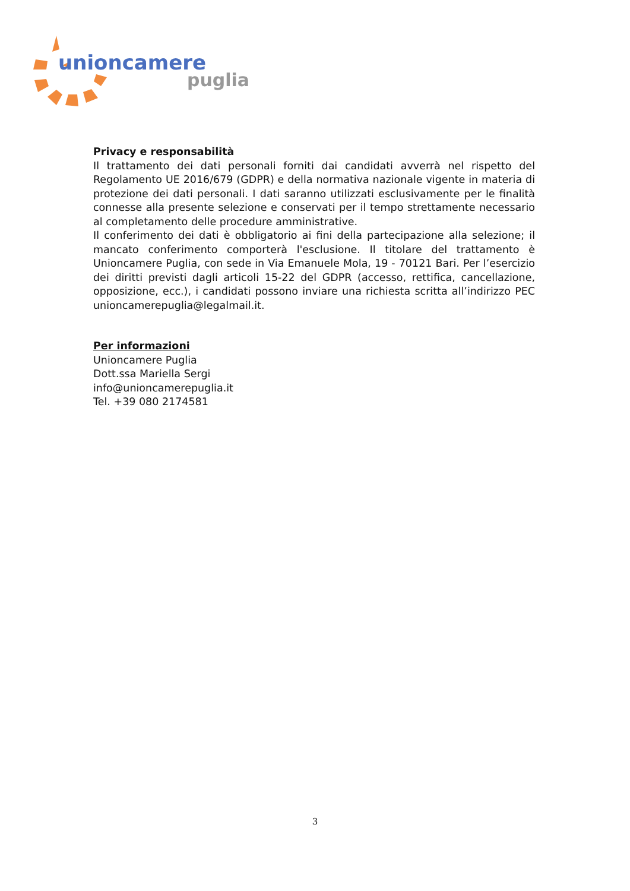unioncamere
puglia
Privacy e responsabilità
Il trattamento dei dati personali forniti dai candidati avverrà nel rispetto del Regolamento UE 2016/679 (GDPR) e della normativa nazionale vigente in materia di protezione dei dati personali. I dati saranno utilizzati esclusivamente per le finalità connesse alla presente selezione e conservati per il tempo strettamente necessario al completamento delle procedure amministrative.
Il conferimento dei dati è obbligatorio ai fini della partecipazione alla selezione; il mancato conferimento comporterà l'esclusione. Il titolare del trattamento è Unioncamere Puglia, con sede in Via Emanuele Mola, 19 - 70121 Bari. Per l’esercizio dei diritti previsti dagli articoli 15-22 del GDPR (accesso, rettifica, cancellazione, opposizione, ecc.), i candidati possono inviare una richiesta scritta all’indirizzo PEC unioncamerepuglia@legalmail.it.
Per informazioni
Unioncamere Puglia
Dott.ssa Mariella Sergi
info@unioncamerepuglia.it
Tel. +39 080 2174581
3